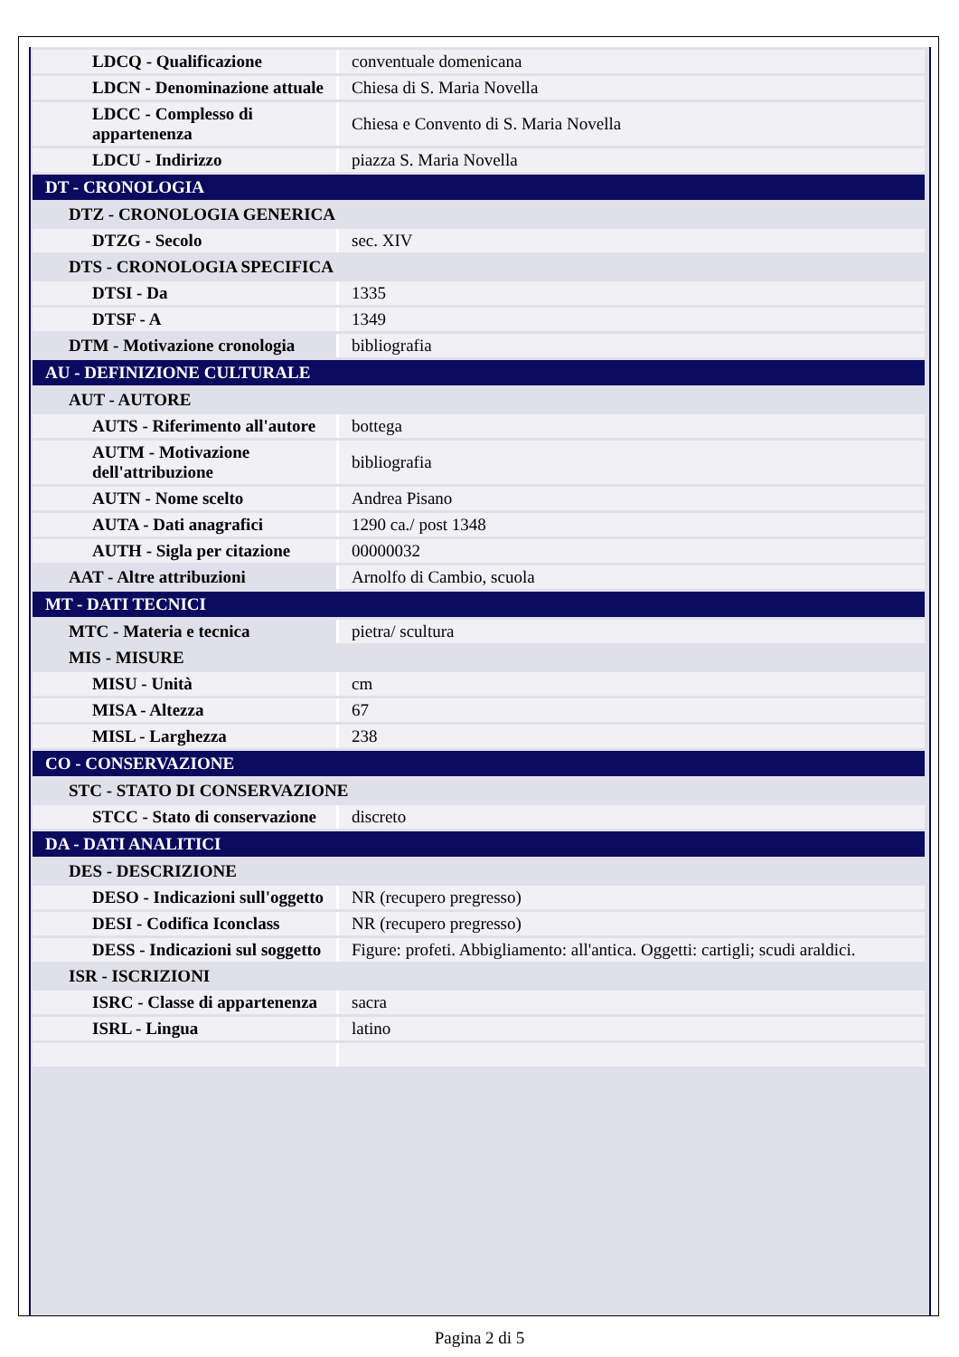| LDCQ - Qualificazione | conventuale domenicana |
| LDCN - Denominazione attuale | Chiesa di S. Maria Novella |
| LDCC - Complesso di appartenenza | Chiesa e Convento di S. Maria Novella |
| LDCU - Indirizzo | piazza S. Maria Novella |
| DT - CRONOLOGIA | |
| DTZ - CRONOLOGIA GENERICA | |
| DTZG - Secolo | sec. XIV |
| DTS - CRONOLOGIA SPECIFICA | |
| DTSI - Da | 1335 |
| DTSF - A | 1349 |
| DTM - Motivazione cronologia | bibliografia |
| AU - DEFINIZIONE CULTURALE | |
| AUT - AUTORE | |
| AUTS - Riferimento all'autore | bottega |
| AUTM - Motivazione dell'attribuzione | bibliografia |
| AUTN - Nome scelto | Andrea Pisano |
| AUTA - Dati anagrafici | 1290 ca./ post 1348 |
| AUTH - Sigla per citazione | 00000032 |
| AAT - Altre attribuzioni | Arnolfo di Cambio, scuola |
| MT - DATI TECNICI | |
| MTC - Materia e tecnica | pietra/ scultura |
| MIS - MISURE | |
| MISU - Unità | cm |
| MISA - Altezza | 67 |
| MISL - Larghezza | 238 |
| CO - CONSERVAZIONE | |
| STC - STATO DI CONSERVAZIONE | |
| STCC - Stato di conservazione | discreto |
| DA - DATI ANALITICI | |
| DES - DESCRIZIONE | |
| DESO - Indicazioni sull'oggetto | NR (recupero pregresso) |
| DESI - Codifica Iconclass | NR (recupero pregresso) |
| DESS - Indicazioni sul soggetto | Figure: profeti. Abbigliamento: all'antica. Oggetti: cartigli; scudi araldici. |
| ISR - ISCRIZIONI | |
| ISRC - Classe di appartenenza | sacra |
| ISRL - Lingua | latino |
Pagina 2 di 5